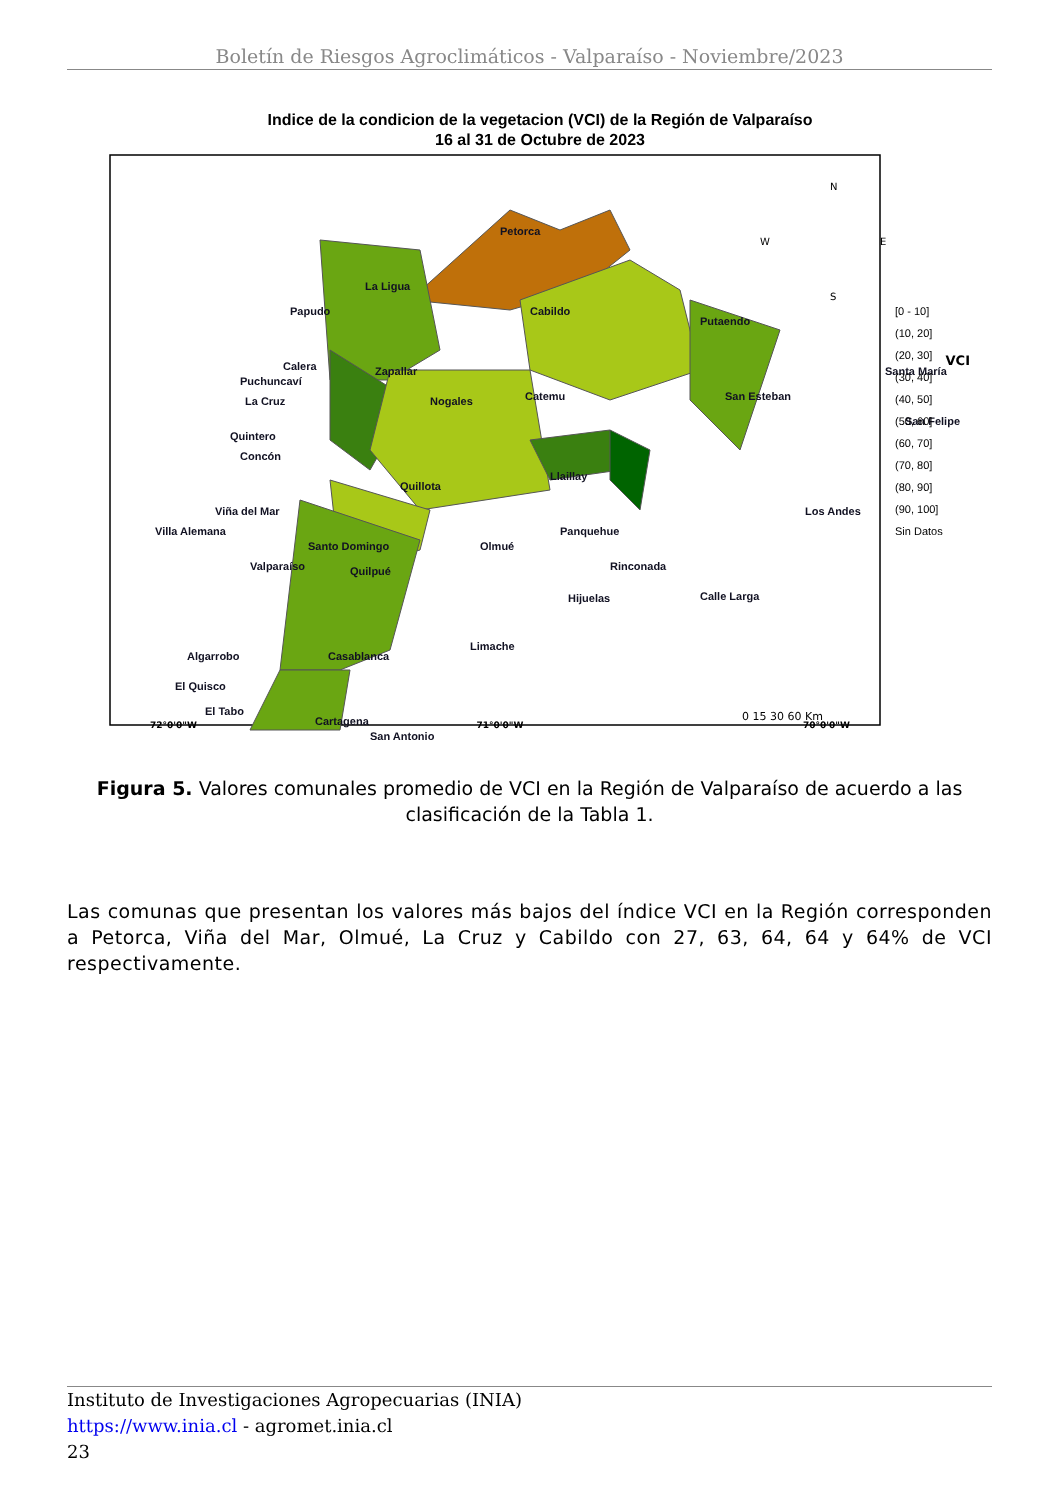Boletín de Riesgos Agroclimáticos - Valparaíso - Noviembre/2023
Indice de la condicion de la vegetacion (VCI) de la Región de Valparaíso
16 al 31 de Octubre de 2023
Petorca
La Ligua
Cabildo
Putaendo
Papudo
Zapallar
Santa María
San Esteban
San Felipe
Nogales
Catemu
Llaillay
Quillota
Los Andes
Panquehue
Rinconada
Calle Larga
Hijuelas
Olmué
Calera
Puchuncaví
La Cruz
Quintero
Concón
Viña del Mar
Villa Alemana
Valparaíso
Quilpué
Limache
Algarrobo
Casablanca
El Quisco
El Tabo
Cartagena
San Antonio
Santo Domingo
N
S
W
E
0 15 30 60 Km
VCI
[0 - 10]
(10, 20]
(20, 30]
(30, 40]
(40, 50]
(50, 60]
(60, 70]
(70, 80]
(80, 90]
(90, 100]
Sin Datos
72°0'0"W 71°0'0"W 70°0'0"W
Figura 5. Valores comunales promedio de VCI en la Región de Valparaíso de acuerdo a las clasificación de la Tabla 1.
Las comunas que presentan los valores más bajos del índice VCI en la Región corresponden a Petorca, Viña del Mar, Olmué, La Cruz y Cabildo con 27, 63, 64, 64 y 64% de VCI respectivamente.
Instituto de Investigaciones Agropecuarias (INIA)
https://www.inia.cl - agromet.inia.cl
23